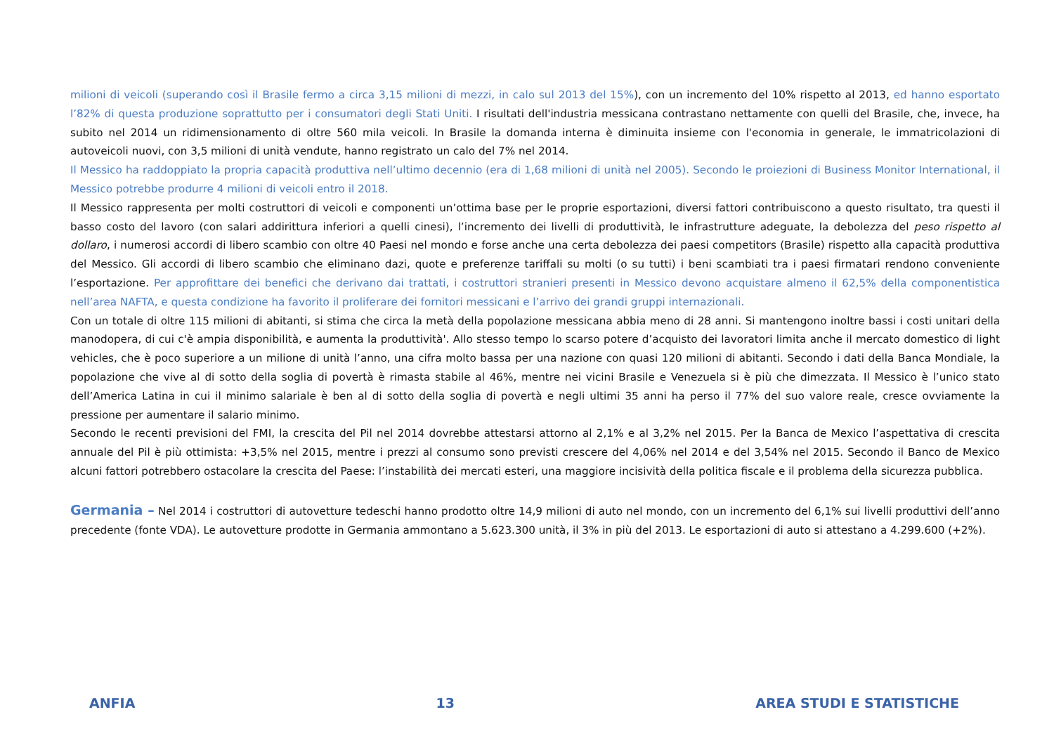milioni di veicoli (superando così il Brasile fermo a circa 3,15 milioni di mezzi, in calo sul 2013 del 15%), con un incremento del 10% rispetto al 2013, ed hanno esportato l’82% di questa produzione soprattutto per i consumatori degli Stati Uniti. I risultati dell'industria messicana contrastano nettamente con quelli del Brasile, che, invece, ha subito nel 2014 un ridimensionamento di oltre 560 mila veicoli. In Brasile la domanda interna è diminuita insieme con l'economia in generale, le immatricolazioni di autoveicoli nuovi, con 3,5 milioni di unità vendute, hanno registrato un calo del 7% nel 2014.
Il Messico ha raddoppiato la propria capacità produttiva nell’ultimo decennio (era di 1,68 milioni di unità nel 2005). Secondo le proiezioni di Business Monitor International, il Messico potrebbe produrre 4 milioni di veicoli entro il 2018.
Il Messico rappresenta per molti costruttori di veicoli e componenti un’ottima base per le proprie esportazioni, diversi fattori contribuiscono a questo risultato, tra questi il basso costo del lavoro (con salari addirittura inferiori a quelli cinesi), l’incremento dei livelli di produttività, le infrastrutture adeguate, la debolezza del peso rispetto al dollaro, i numerosi accordi di libero scambio con oltre 40 Paesi nel mondo e forse anche una certa debolezza dei paesi competitors (Brasile) rispetto alla capacità produttiva del Messico. Gli accordi di libero scambio che eliminano dazi, quote e preferenze tariffali su molti (o su tutti) i beni scambiati tra i paesi firmatari rendono conveniente l’esportazione. Per approfittare dei benefici che derivano dai trattati, i costruttori stranieri presenti in Messico devono acquistare almeno il 62,5% della componentistica nell’area NAFTA, e questa condizione ha favorito il proliferare dei fornitori messicani e l’arrivo dei grandi gruppi internazionali.
Con un totale di oltre 115 milioni di abitanti, si stima che circa la metà della popolazione messicana abbia meno di 28 anni. Si mantengono inoltre bassi i costi unitari della manodopera, di cui c'è ampia disponibilità, e aumenta la produttività'. Allo stesso tempo lo scarso potere d’acquisto dei lavoratori limita anche il mercato domestico di light vehicles, che è poco superiore a un milione di unità l’anno, una cifra molto bassa per una nazione con quasi 120 milioni di abitanti. Secondo i dati della Banca Mondiale, la popolazione che vive al di sotto della soglia di povertà è rimasta stabile al 46%, mentre nei vicini Brasile e Venezuela si è più che dimezzata. Il Messico è l’unico stato dell’America Latina in cui il minimo salariale è ben al di sotto della soglia di povertà e negli ultimi 35 anni ha perso il 77% del suo valore reale, cresce ovviamente la pressione per aumentare il salario minimo.
Secondo le recenti previsioni del FMI, la crescita del Pil nel 2014 dovrebbe attestarsi attorno al 2,1% e al 3,2% nel 2015. Per la Banca de Mexico l’aspettativa di crescita annuale del Pil è più ottimista: +3,5% nel 2015, mentre i prezzi al consumo sono previsti crescere del 4,06% nel 2014 e del 3,54% nel 2015. Secondo il Banco de Mexico alcuni fattori potrebbero ostacolare la crescita del Paese: l’instabilità dei mercati esteri, una maggiore incisività della politica fiscale e il problema della sicurezza pubblica.
Germania – Nel 2014 i costruttori di autovetture tedeschi hanno prodotto oltre 14,9 milioni di auto nel mondo, con un incremento del 6,1% sui livelli produttivi dell’anno precedente (fonte VDA). Le autovetture prodotte in Germania ammontano a 5.623.300 unità, il 3% in più del 2013. Le esportazioni di auto si attestano a 4.299.600 (+2%).
ANFIA 13 AREA STUDI E STATISTICHE